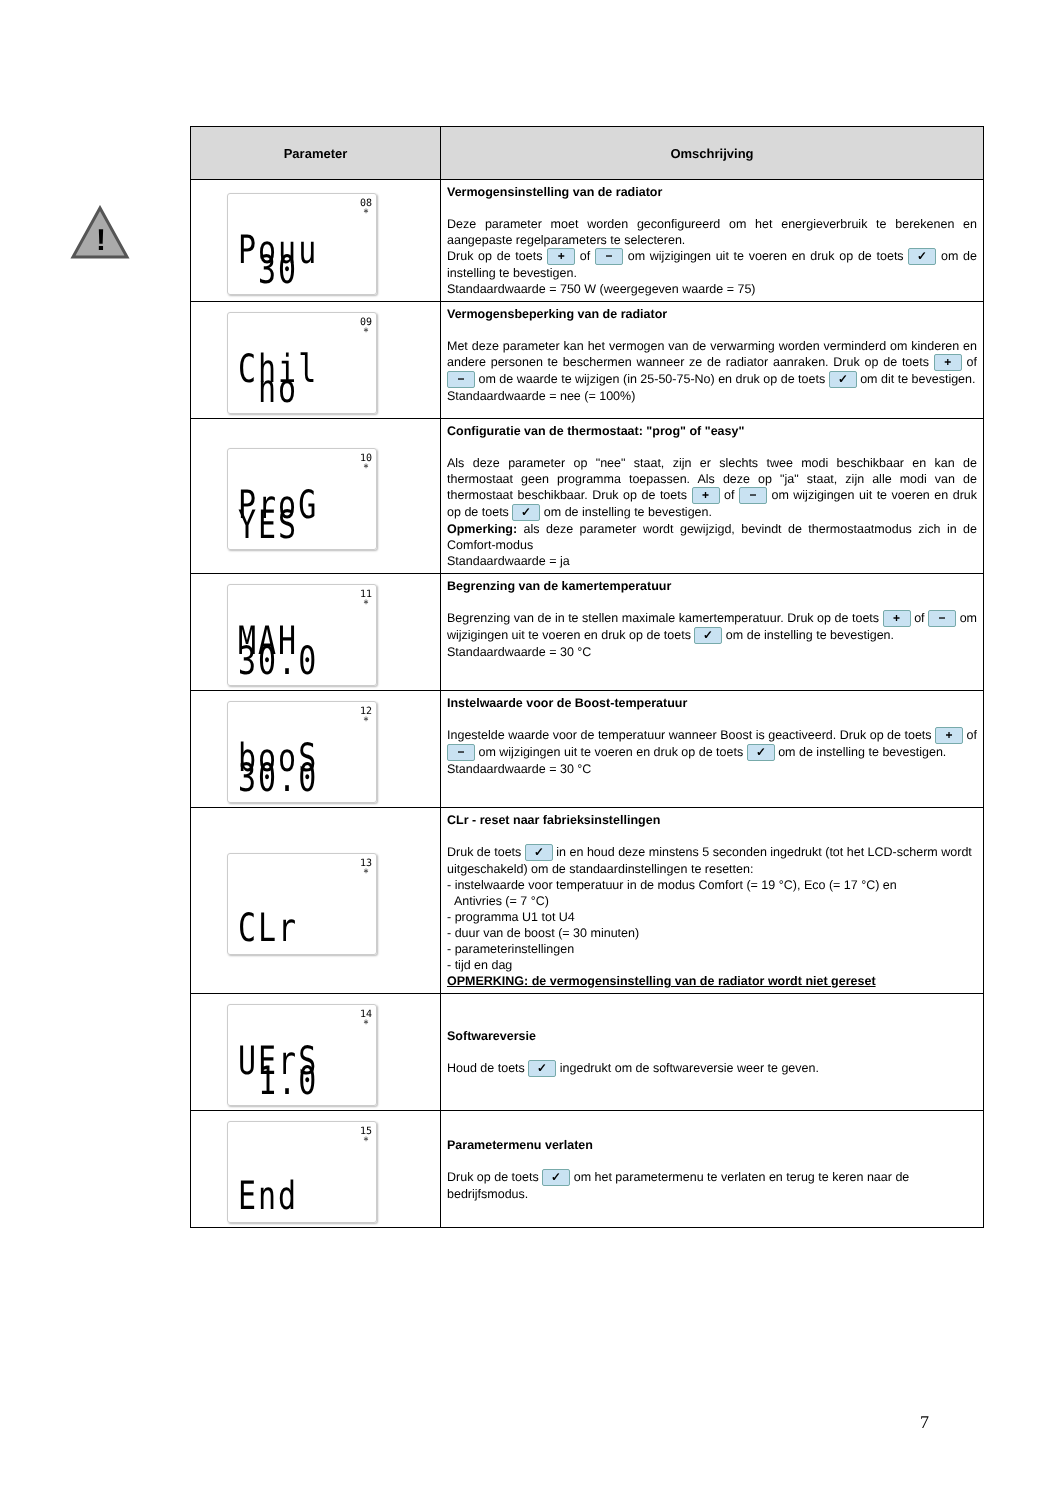!
| Parameter | Omschrijving |
| --- | --- |
| 08 * Pouu 30 | Vermogensinstelling van de radiator Deze parameter moet worden geconfigureerd om het energieverbruik te berekenen en aangepaste regelparameters te selecteren. Druk op de toets + of − om wijzigingen uit te voeren en druk op de toets ✓ om de instelling te bevestigen. Standaardwaarde = 750 W (weergegeven waarde = 75) |
| 09 * Chil no | Vermogensbeperking van de radiator Met deze parameter kan het vermogen van de verwarming worden verminderd om kinderen en andere personen te beschermen wanneer ze de radiator aanraken. Druk op de toets + of − om de waarde te wijzigen (in 25-50-75-No) en druk op de toets ✓ om dit te bevestigen. Standaardwaarde = nee (= 100%) |
| 10 * ProG YES | Configuratie van de thermostaat: "prog" of "easy" Als deze parameter op "nee" staat, zijn er slechts twee modi beschikbaar en kan de thermostaat geen programma toepassen. Als deze op "ja" staat, zijn alle modi van de thermostaat beschikbaar. Druk op de toets + of − om wijzigingen uit te voeren en druk op de toets ✓ om de instelling te bevestigen. Opmerking: als deze parameter wordt gewijzigd, bevindt de thermostaatmodus zich in de Comfort-modus Standaardwaarde = ja |
| 11 * MAH 30.0 | Begrenzing van de kamertemperatuur Begrenzing van de in te stellen maximale kamertemperatuur. Druk op de toets + of − om wijzigingen uit te voeren en druk op de toets ✓ om de instelling te bevestigen. Standaardwaarde = 30 °C |
| 12 * booS 30.0 | Instelwaarde voor de Boost-temperatuur Ingestelde waarde voor de temperatuur wanneer Boost is geactiveerd. Druk op de toets + of − om wijzigingen uit te voeren en druk op de toets ✓ om de instelling te bevestigen. Standaardwaarde = 30 °C |
| 13 * CLr | CLr - reset naar fabrieksinstellingen Druk de toets ✓ in en houd deze minstens 5 seconden ingedrukt (tot het LCD-scherm wordt uitgeschakeld) om de standaardinstellingen te resetten: - instelwaarde voor temperatuur in de modus Comfort (= 19 °C), Eco (= 17 °C) en Antivries (= 7 °C) - programma U1 tot U4 - duur van de boost (= 30 minuten) - parameterinstellingen - tijd en dag OPMERKING: de vermogensinstelling van de radiator wordt niet gereset |
| 14 * UErS 1.0 | Softwareversie Houd de toets ✓ ingedrukt om de softwareversie weer te geven. |
| 15 * End | Parametermenu verlaten Druk op de toets ✓ om het parametermenu te verlaten en terug te keren naar de bedrijfsmodus. |
7